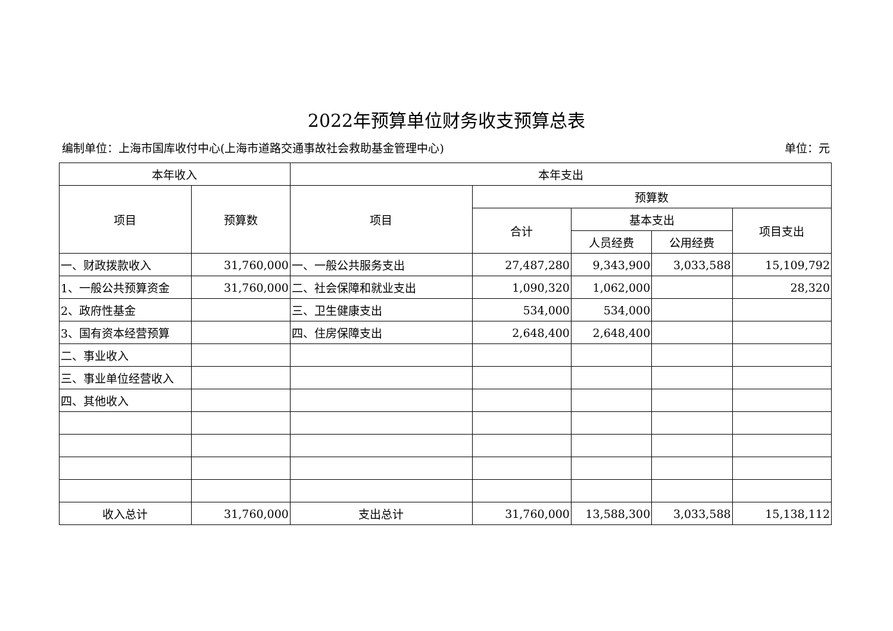2022年预算单位财务收支预算总表
编制单位：上海市国库收付中心(上海市道路交通事故社会救助基金管理中心) 单位：元
| 本年收入 | | 本年支出 | | | | |
| --- | --- | --- | --- | --- | --- | --- |
| 项目 | 预算数 | 项目 | 预算数 | | | |
| | | | 合计 | 基本支出 | | 项目支出 |
| | | | | 人员经费 | 公用经费 | |
| 一、财政拨款收入 | 31,760,000 | 一、一般公共服务支出 | 27,487,280 | 9,343,900 | 3,033,588 | 15,109,792 |
| 1、一般公共预算资金 | 31,760,000 | 二、社会保障和就业支出 | 1,090,320 | 1,062,000 | | 28,320 |
| 2、政府性基金 | | 三、卫生健康支出 | 534,000 | 534,000 | | |
| 3、国有资本经营预算 | | 四、住房保障支出 | 2,648,400 | 2,648,400 | | |
| 二、事业收入 | | | | | | |
| 三、事业单位经营收入 | | | | | | |
| 四、其他收入 | | | | | | |
| 收入总计 | 31,760,000 | 支出总计 | 31,760,000 | 13,588,300 | 3,033,588 | 15,138,112 |